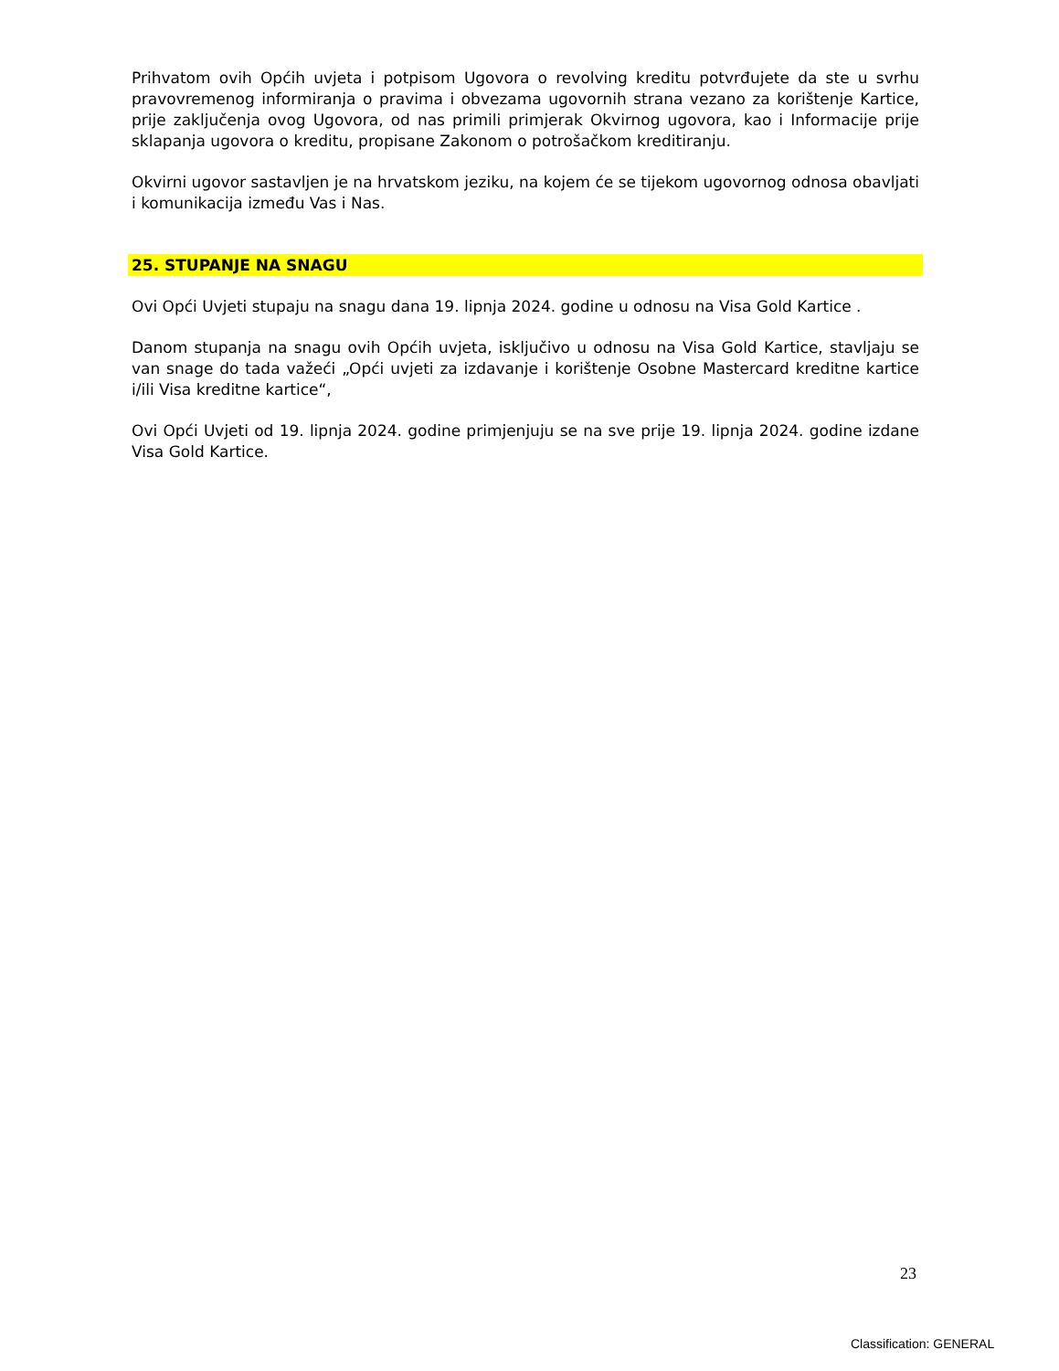Prihvatom ovih Općih uvjeta i potpisom Ugovora o revolving kreditu potvrđujete da ste u svrhu pravovremenog informiranja o pravima i obvezama ugovornih strana vezano za korištenje Kartice, prije zaključenja ovog Ugovora, od nas primili primjerak Okvirnog ugovora, kao i Informacije prije sklapanja ugovora o kreditu, propisane Zakonom o potrošačkom kreditiranju.
Okvirni ugovor sastavljen je na hrvatskom jeziku, na kojem će se tijekom ugovornog odnosa obavljati i komunikacija između Vas i Nas.
25. STUPANJE NA SNAGU
Ovi Opći Uvjeti stupaju na snagu dana 19. lipnja 2024. godine u odnosu na Visa Gold Kartice .
Danom stupanja na snagu ovih Općih uvjeta, isključivo u odnosu na Visa Gold Kartice, stavljaju se van snage do tada važeći „Opći uvjeti za izdavanje i korištenje Osobne Mastercard kreditne kartice i/ili Visa kreditne kartice“,
Ovi Opći Uvjeti od 19. lipnja 2024. godine primjenjuju se na sve prije 19. lipnja 2024. godine izdane Visa Gold Kartice.
23
Classification: GENERAL